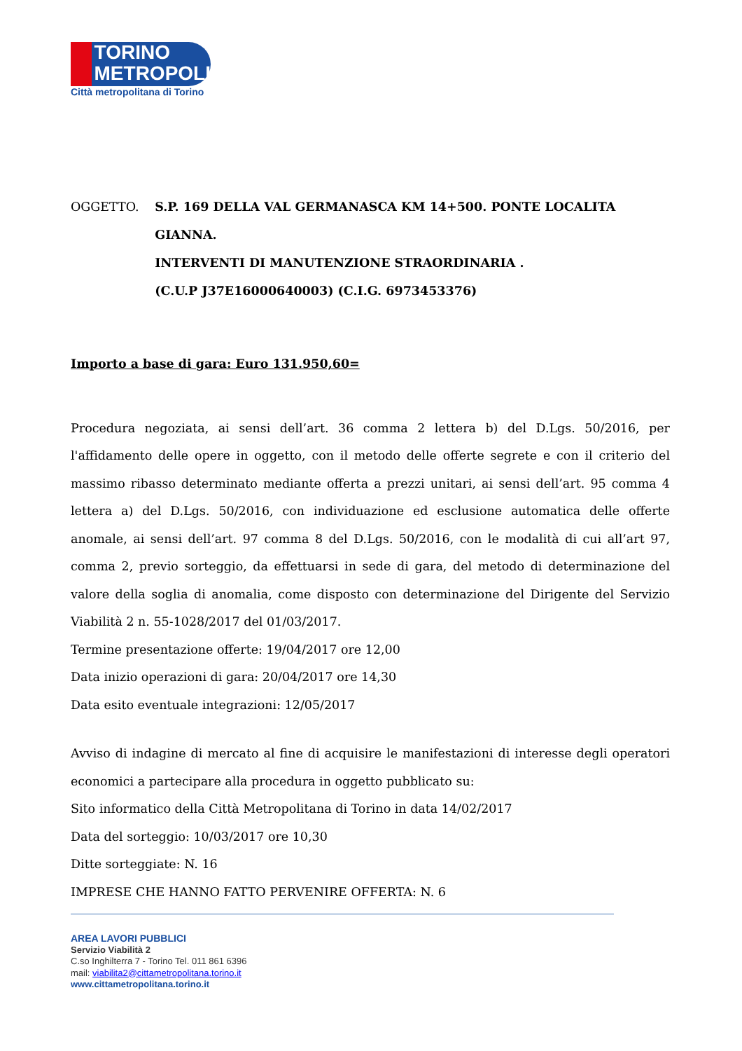TORINO
METROPOLI
Città metropolitana di Torino
OGGETTO. S.P. 169 DELLA VAL GERMANASCA KM 14+500. PONTE LOCALITA GIANNA.
INTERVENTI DI MANUTENZIONE STRAORDINARIA .
(C.U.P J37E16000640003) (C.I.G. 6973453376)
Importo a base di gara: Euro 131.950,60=
Procedura negoziata, ai sensi dell’art. 36 comma 2 lettera b) del D.Lgs. 50/2016, per l'affidamento delle opere in oggetto, con il metodo delle offerte segrete e con il criterio del massimo ribasso determinato mediante offerta a prezzi unitari, ai sensi dell’art. 95 comma 4 lettera a) del D.Lgs. 50/2016, con individuazione ed esclusione automatica delle offerte anomale, ai sensi dell’art. 97 comma 8 del D.Lgs. 50/2016, con le modalità di cui all’art 97, comma 2, previo sorteggio, da effettuarsi in sede di gara, del metodo di determinazione del valore della soglia di anomalia, come disposto con determinazione del Dirigente del Servizio Viabilità 2 n. 55-1028/2017 del 01/03/2017.
Termine presentazione offerte: 19/04/2017 ore 12,00
Data inizio operazioni di gara: 20/04/2017 ore 14,30
Data esito eventuale integrazioni: 12/05/2017
Avviso di indagine di mercato al fine di acquisire le manifestazioni di interesse degli operatori economici a partecipare alla procedura in oggetto pubblicato su:
Sito informatico della Città Metropolitana di Torino in data 14/02/2017
Data del sorteggio: 10/03/2017 ore 10,30
Ditte sorteggiate: N. 16
IMPRESE CHE HANNO FATTO PERVENIRE OFFERTA: N. 6
AREA LAVORI PUBBLICI
Servizio Viabilità 2
C.so Inghilterra 7 - Torino Tel. 011 861 6396
mail: viabilita2@cittametropolitana.torino.it
www.cittametropolitana.torino.it